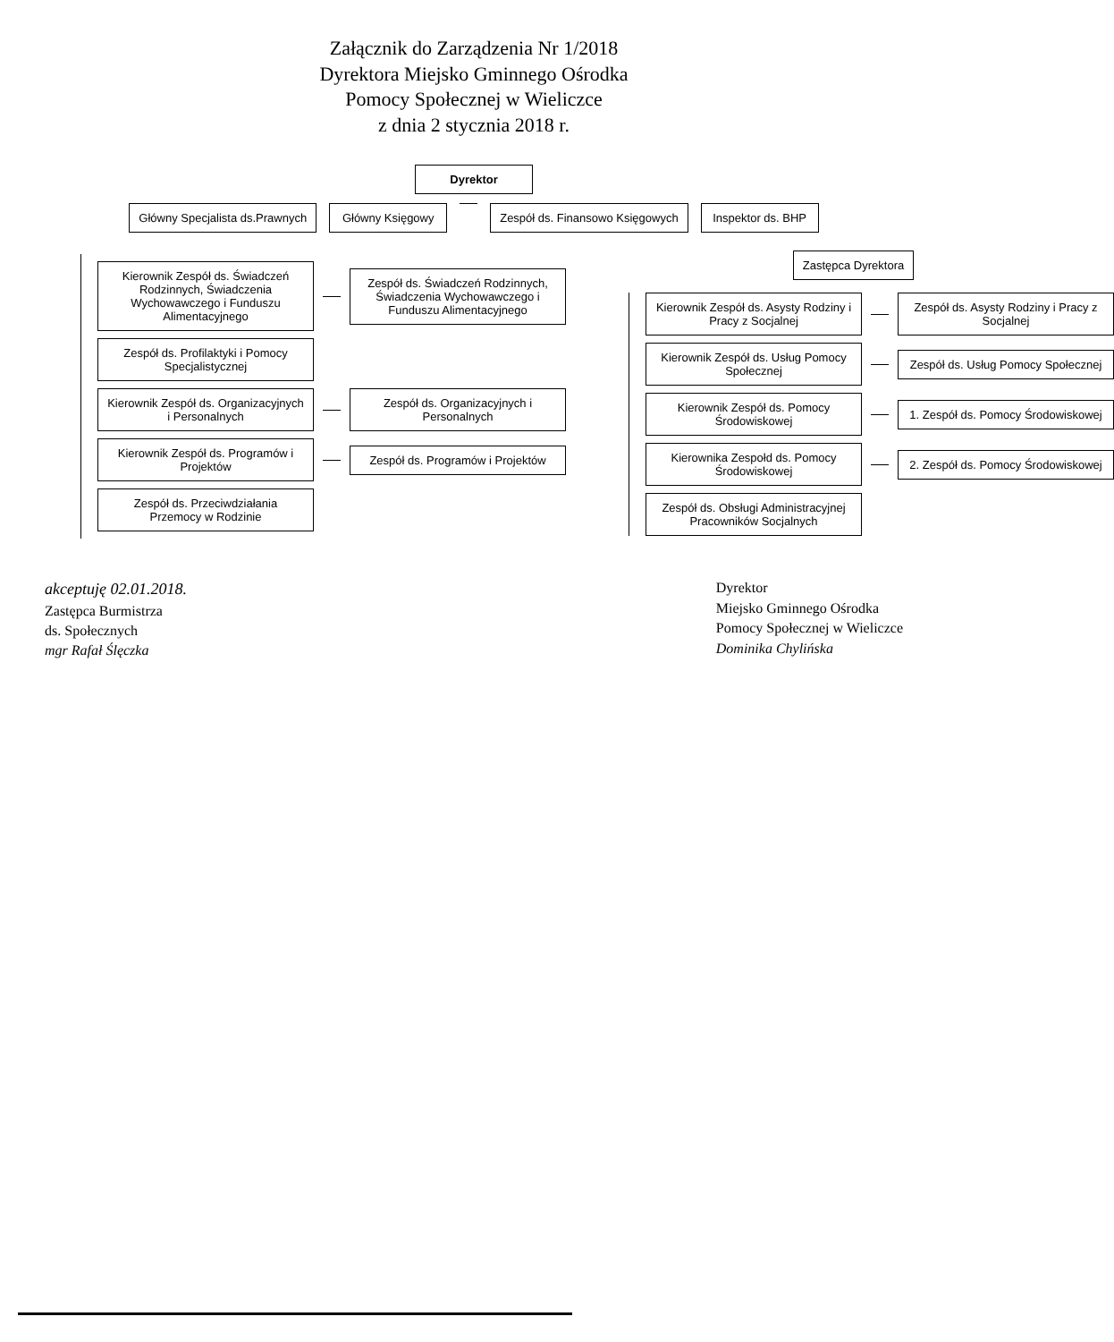Załącznik do Zarządzenia Nr 1/2018
Dyrektora Miejsko Gminnego Ośrodka
Pomocy Społecznej w Wieliczce
z dnia 2 stycznia 2018 r.
Dyrektor
Główny Specjalista ds.Prawnych Główny Księgowy Zespół ds. Finansowo Księgowych
Inspektor ds. BHP
Kierownik Zespół ds. Świadczeń Rodzinnych, Świadczenia Wychowawczego i Funduszu Alimentacyjnego
Zespół ds. Świadczeń Rodzinnych, Świadczenia Wychowawczego i Funduszu Alimentacyjnego
Zespół ds. Profilaktyki i Pomocy Specjalistycznej
Kierownik Zespół ds. Organizacyjnych i Personalnych
Zespół ds. Organizacyjnych i Personalnych
Kierownik Zespół ds. Programów i Projektów
Zespół ds. Programów i Projektów
Zespół ds. Przeciwdziałania Przemocy w Rodzinie
Zastępca Dyrektora
Kierownik Zespół ds. Asysty Rodziny i Pracy z Socjalnej
Zespół ds. Asysty Rodziny i Pracy z Socjalnej
Kierownik Zespół ds. Usług Pomocy Społecznej
Zespół ds. Usług Pomocy Społecznej
Kierownik Zespół ds. Pomocy Środowiskowej
1. Zespół ds. Pomocy Środowiskowej
Kierownika Zespołd ds. Pomocy Środowiskowej
2. Zespół ds. Pomocy Środowiskowej
Zespół ds. Obsługi Administracyjnej Pracowników Socjalnych
akceptuję 02.01.2018.
Zastępca Burmistrza
ds. Społecznych
mgr Rafał Ślęczka
Dyrektor
Miejsko Gminnego Ośrodka
Pomocy Społecznej w Wieliczce
Dominika Chylińska